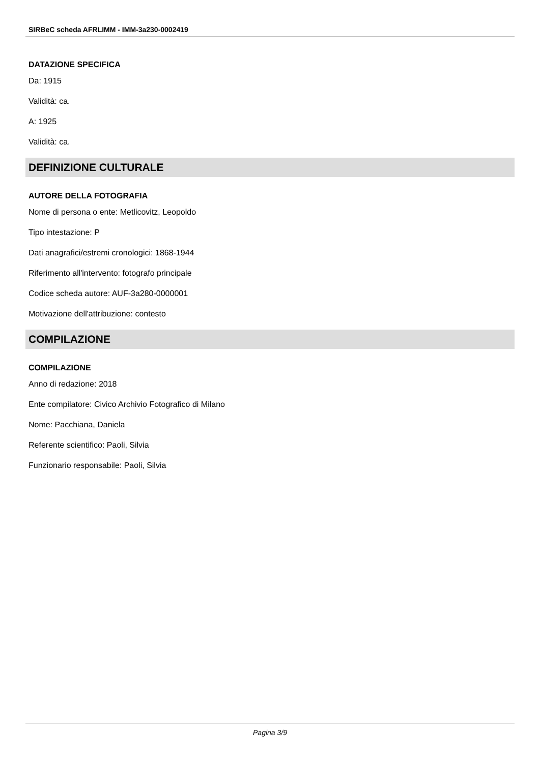SIRBeC scheda AFRLIMM - IMM-3a230-0002419
DATAZIONE SPECIFICA
Da: 1915
Validità: ca.
A: 1925
Validità: ca.
DEFINIZIONE CULTURALE
AUTORE DELLA FOTOGRAFIA
Nome di persona o ente: Metlicovitz, Leopoldo
Tipo intestazione: P
Dati anagrafici/estremi cronologici: 1868-1944
Riferimento all'intervento: fotografo principale
Codice scheda autore: AUF-3a280-0000001
Motivazione dell'attribuzione: contesto
COMPILAZIONE
COMPILAZIONE
Anno di redazione: 2018
Ente compilatore: Civico Archivio Fotografico di Milano
Nome: Pacchiana, Daniela
Referente scientifico: Paoli, Silvia
Funzionario responsabile: Paoli, Silvia
Pagina 3/9